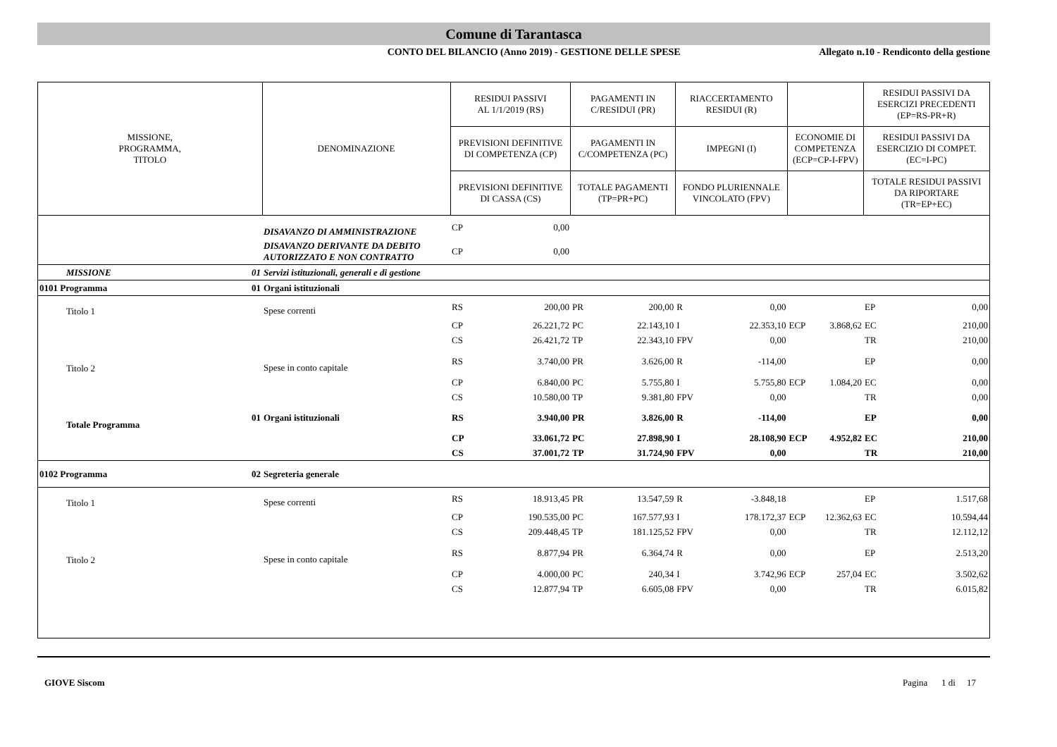Comune di Tarantasca
CONTO DEL BILANCIO (Anno 2019) - GESTIONE DELLE SPESE
Allegato n.10 - Rendiconto della gestione
| MISSIONE, PROGRAMMA, TITOLO | | DENOMINAZIONE | RESIDUI PASSIVI AL 1/1/2019 (RS) | | PAGAMENTI IN C/RESIDUI (PR) | | RIACCERTAMENTO RESIDUI (R) | | | | RESIDUI PASSIVI DA ESERCIZI PRECEDENTI (EP=RS-PR+R) | |
| --- | --- | --- | --- | --- | --- | --- | --- | --- | --- | --- | --- | --- |
| | | | PREVISIONI DEFINITIVE DI COMPETENZA (CP) | | PAGAMENTI IN C/COMPETENZA (PC) | | IMPEGNI (I) | | ECONOMIE DI COMPETENZA (ECP=CP-I-FPV) | | RESIDUI PASSIVI DA ESERCIZIO DI COMPET. (EC=I-PC) | |
| | | | PREVISIONI DEFINITIVE DI CASSA (CS) | | TOTALE PAGAMENTI (TP=PR+PC) | | FONDO PLURIENNALE VINCOLATO (FPV) | | | | TOTALE RESIDUI PASSIVI DA RIPORTARE (TR=EP+EC) | |
| | | DISAVANZO DI AMMINISTRAZIONE | CP | 0,00 | | | | | | | | |
| | | DISAVANZO DERIVANTE DA DEBITO AUTORIZZATO E NON CONTRATTO | CP | 0,00 | | | | | | | | |
| MISSIONE | 01 | Servizi istituzionali, generali e di gestione | | | | | | | | | | |
| 0101 Programma | 01 | Organi istituzionali | | | | | | | | | | |
| Titolo 1 | | Spese correnti | RS | 200,00 | PR | 200,00 | R | 0,00 | | | EP | 0,00 |
| | | | CP | 26.221,72 | PC | 22.143,10 | I | 22.353,10 | ECP | 3.868,62 | EC | 210,00 |
| | | | CS | 26.421,72 | TP | 22.343,10 | FPV | 0,00 | | | TR | 210,00 |
| Titolo 2 | | Spese in conto capitale | RS | 3.740,00 | PR | 3.626,00 | R | -114,00 | | | EP | 0,00 |
| | | | CP | 6.840,00 | PC | 5.755,80 | I | 5.755,80 | ECP | 1.084,20 | EC | 0,00 |
| | | | CS | 10.580,00 | TP | 9.381,80 | FPV | 0,00 | | | TR | 0,00 |
| Totale Programma | 01 | Organi istituzionali | RS | 3.940,00 | PR | 3.826,00 | R | -114,00 | | | EP | 0,00 |
| | | | CP | 33.061,72 | PC | 27.898,90 | I | 28.108,90 | ECP | 4.952,82 | EC | 210,00 |
| | | | CS | 37.001,72 | TP | 31.724,90 | FPV | 0,00 | | | TR | 210,00 |
| 0102 Programma | 02 | Segreteria generale | | | | | | | | | | |
| Titolo 1 | | Spese correnti | RS | 18.913,45 | PR | 13.547,59 | R | -3.848,18 | | | EP | 1.517,68 |
| | | | CP | 190.535,00 | PC | 167.577,93 | I | 178.172,37 | ECP | 12.362,63 | EC | 10.594,44 |
| | | | CS | 209.448,45 | TP | 181.125,52 | FPV | 0,00 | | | TR | 12.112,12 |
| Titolo 2 | | Spese in conto capitale | RS | 8.877,94 | PR | 6.364,74 | R | 0,00 | | | EP | 2.513,20 |
| | | | CP | 4.000,00 | PC | 240,34 | I | 3.742,96 | ECP | 257,04 | EC | 3.502,62 |
| | | | CS | 12.877,94 | TP | 6.605,08 | FPV | 0,00 | | | TR | 6.015,82 |
GIOVE Siscom Pagina 1 di 17